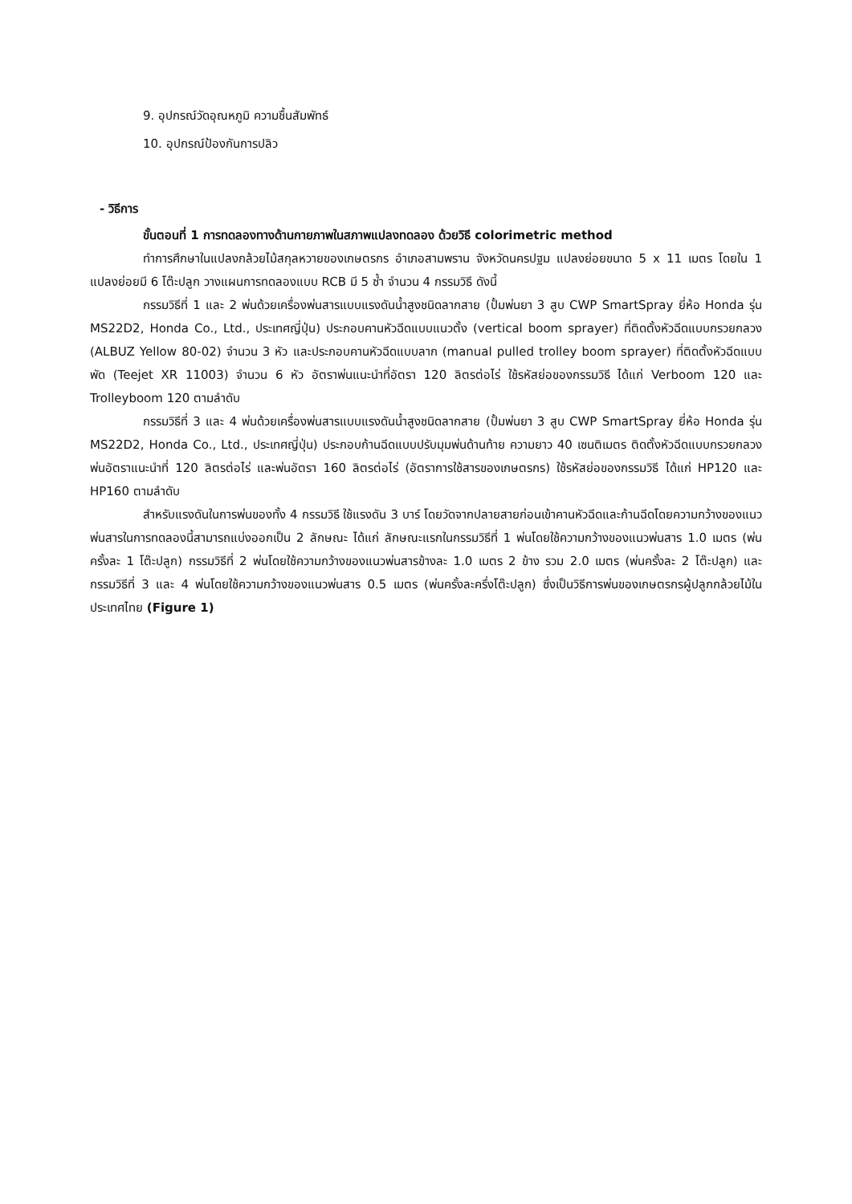9. อุปกรณ์วัดอุณหภูมิ ความชื้นสัมพัทธ์
10. อุปกรณ์ป้องกันการปลิว
- วิธีการ
ขั้นตอนที่ 1 การทดลองทางด้านกายภาพในสภาพแปลงทดลอง ด้วยวิธี colorimetric method
ทำการศึกษาในแปลงกล้วยไม้สกุลหวายของเกษตรกร อำเภอสามพราน จังหวัดนครปฐม แปลงย่อยขนาด 5 x 11 เมตร โดยใน 1 แปลงย่อยมี 6 โต๊ะปลูก วางแผนการทดลองแบบ RCB มี 5 ซ้ำ จำนวน 4 กรรมวิธี ดังนี้
กรรมวิธีที่ 1 และ 2 พ่นด้วยเครื่องพ่นสารแบบแรงดันน้ำสูงชนิดลากสาย (ปั้มพ่นยา 3 สูบ CWP SmartSpray ยี่ห้อ Honda รุ่น MS22D2, Honda Co., Ltd., ประเทศญี่ปุ่น) ประกอบคานหัวฉีดแบบแนวตั้ง (vertical boom sprayer) ที่ติดตั้งหัวฉีดแบบกรวยกลวง (ALBUZ Yellow 80-02) จำนวน 3 หัว และประกอบคานหัวฉีดแบบลาก (manual pulled trolley boom sprayer) ที่ติดตั้งหัวฉีดแบบพัด (Teejet XR 11003) จำนวน 6 หัว อัตราพ่นแนะนำที่อัตรา 120 ลิตรต่อไร่ ใช้รหัสย่อของกรรมวิธี ได้แก่ Verboom 120 และ Trolleyboom 120 ตามลำดับ
กรรมวิธีที่ 3 และ 4 พ่นด้วยเครื่องพ่นสารแบบแรงดันน้ำสูงชนิดลากสาย (ปั้มพ่นยา 3 สูบ CWP SmartSpray ยี่ห้อ Honda รุ่น MS22D2, Honda Co., Ltd., ประเทศญี่ปุ่น) ประกอบก้านฉีดแบบปรับมุมพ่นด้านท้าย ความยาว 40 เซนติเมตร ติดตั้งหัวฉีดแบบกรวยกลวง พ่นอัตราแนะนำที่ 120 ลิตรต่อไร่ และพ่นอัตรา 160 ลิตรต่อไร่ (อัตราการใช้สารของเกษตรกร) ใช้รหัสย่อของกรรมวิธี ได้แก่ HP120 และ HP160 ตามลำดับ
สำหรับแรงดันในการพ่นของทั้ง 4 กรรมวิธี ใช้แรงดัน 3 บาร์ โดยวัดจากปลายสายก่อนเข้าคานหัวฉีดและก้านฉีดโดยความกว้างของแนวพ่นสารในการทดลองนี้สามารถแบ่งออกเป็น 2 ลักษณะ ได้แก่ ลักษณะแรกในกรรมวิธีที่ 1 พ่นโดยใช้ความกว้างของแนวพ่นสาร 1.0 เมตร (พ่นครั้งละ 1 โต๊ะปลูก) กรรมวิธีที่ 2 พ่นโดยใช้ความกว้างของแนวพ่นสารข้างละ 1.0 เมตร 2 ข้าง รวม 2.0 เมตร (พ่นครั้งละ 2 โต๊ะปลูก) และกรรมวิธีที่ 3 และ 4 พ่นโดยใช้ความกว้างของแนวพ่นสาร 0.5 เมตร (พ่นครั้งละครึ่งโต๊ะปลูก) ซึ่งเป็นวิธีการพ่นของเกษตรกรผู้ปลูกกล้วยไม้ในประเทศไทย (Figure 1)